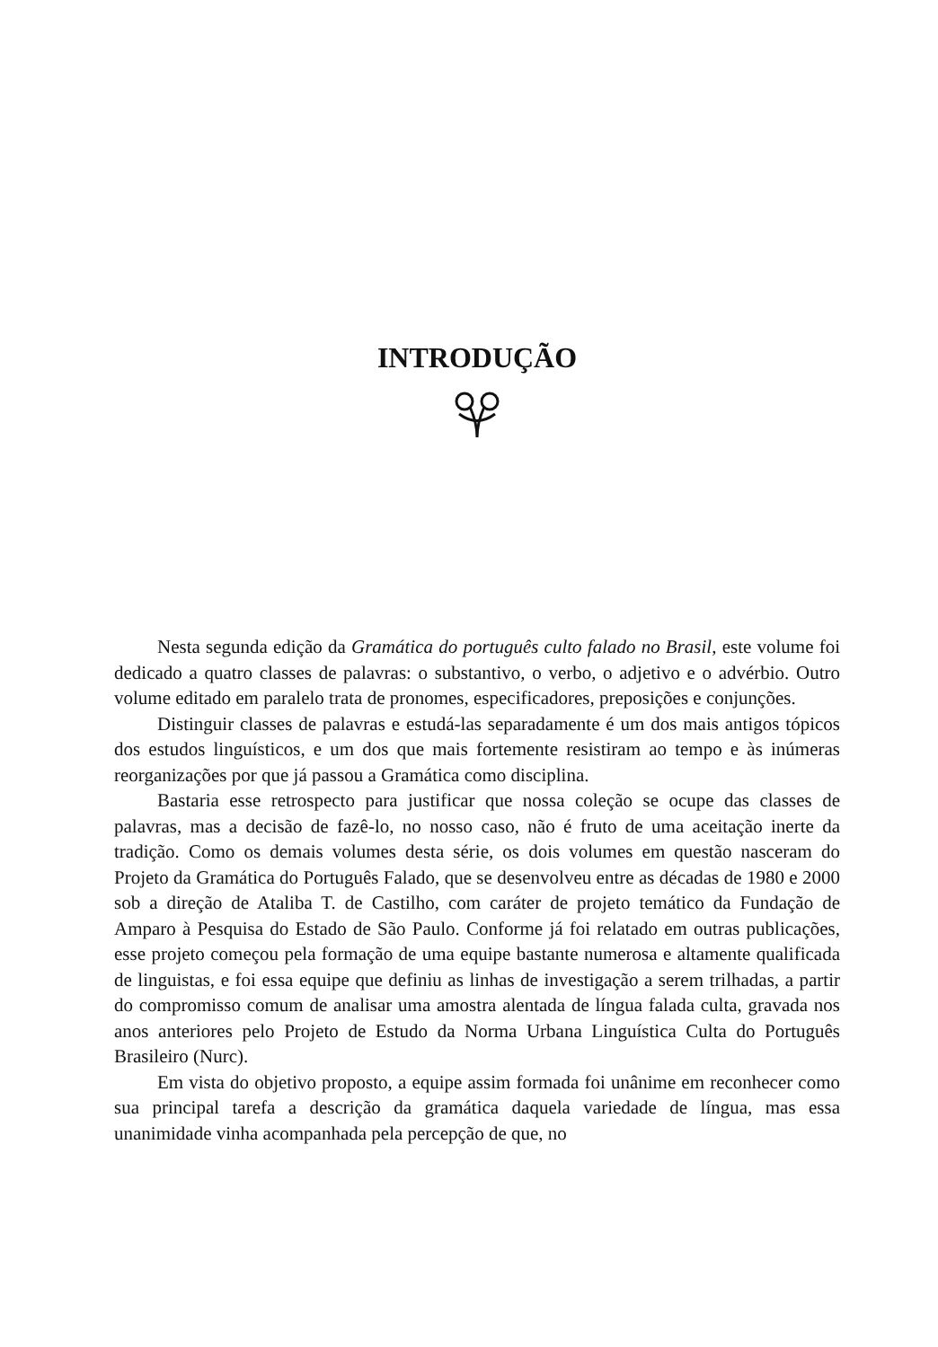INTRODUÇÃO
Nesta segunda edição da Gramática do português culto falado no Brasil, este volume foi dedicado a quatro classes de palavras: o substantivo, o verbo, o adjetivo e o advérbio. Outro volume editado em paralelo trata de pronomes, especificado­res, preposições e conjunções.
Distinguir classes de palavras e estudá-las separadamente é um dos mais an­tigos tópicos dos estudos linguísticos, e um dos que mais fortemente resistiram ao tempo e às inúmeras reorganizações por que já passou a Gramática como disciplina.
Bastaria esse retrospecto para justificar que nossa coleção se ocupe das classes de palavras, mas a decisão de fazê-lo, no nosso caso, não é fruto de uma aceitação inerte da tradição. Como os demais volumes desta série, os dois volumes em questão nasceram do Projeto da Gramática do Português Falado, que se desenvolveu entre as décadas de 1980 e 2000 sob a direção de Ataliba T. de Castilho, com caráter de projeto temático da Fundação de Amparo à Pesquisa do Estado de São Paulo. Conforme já foi relatado em outras publicações, esse projeto começou pela formação de uma equipe bastante numerosa e altamente qualificada de linguistas, e foi essa equipe que definiu as linhas de investigação a serem trilhadas, a partir do compromisso comum de anali­sar uma amostra alentada de língua falada culta, gravada nos anos anteriores pelo Pro­jeto de Estudo da Norma Urbana Linguística Culta do Português Brasileiro (Nurc).
Em vista do objetivo proposto, a equipe assim formada foi unânime em re­conhecer como sua principal tarefa a descrição da gramática daquela variedade de língua, mas essa unanimidade vinha acompanhada pela percepção de que, no